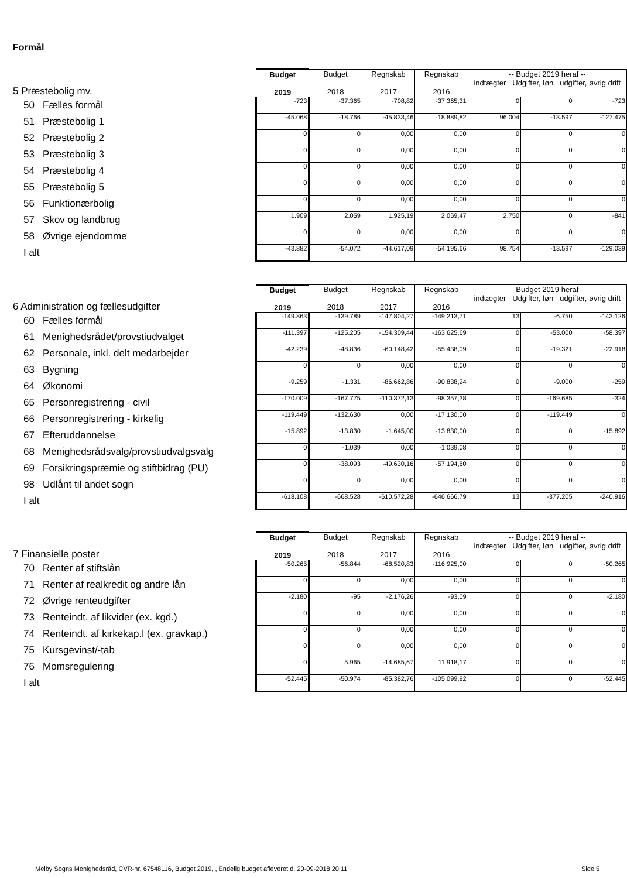Formål
| 5 Præstebolig mv. | Budget 2019 | Budget 2018 | Regnskab 2017 | Regnskab 2016 | -- Budget 2019 heraf -- indtægter Udgifter, løn udgifter, øvrig drift | | |
| 50 Fælles formål | -723 | -37.365 | -708,82 | -37.365,31 | 0 | 0 | -723 |
| 51 Præstebolig 1 | -45.068 | -18.766 | -45.833,46 | -18.889,82 | 96.004 | -13.597 | -127.475 |
| 52 Præstebolig 2 | 0 | 0 | 0,00 | 0,00 | 0 | 0 | 0 |
| 53 Præstebolig 3 | 0 | 0 | 0,00 | 0,00 | 0 | 0 | 0 |
| 54 Præstebolig 4 | 0 | 0 | 0,00 | 0,00 | 0 | 0 | 0 |
| 55 Præstebolig 5 | 0 | 0 | 0,00 | 0,00 | 0 | 0 | 0 |
| 56 Funktionærbolig | 0 | 0 | 0,00 | 0,00 | 0 | 0 | 0 |
| 57 Skov og landbrug | 1.909 | 2.059 | 1.925,19 | 2.059,47 | 2.750 | 0 | -841 |
| 58 Øvrige ejendomme | 0 | 0 | 0,00 | 0,00 | 0 | 0 | 0 |
| I alt | -43.882 | -54.072 | -44.617,09 | -54.195,66 | 98.754 | -13.597 | -129.039 |
| 6 Administration og fællesudgifter | Budget 2019 | Budget 2018 | Regnskab 2017 | Regnskab 2016 | -- Budget 2019 heraf -- indtægter Udgifter, løn udgifter, øvrig drift | | |
| 60 Fælles formål | -149.863 | -139.789 | -147.804,27 | -149.213,71 | 13 | -6.750 | -143.126 |
| 61 Menighedsrådet/provstiudvalget | -111.397 | -125.205 | -154.309,44 | -163.625,69 | 0 | -53.000 | -58.397 |
| 62 Personale, inkl. delt medarbejder | -42.239 | -48.836 | -60.148,42 | -55.438,09 | 0 | -19.321 | -22.918 |
| 63 Bygning | 0 | 0 | 0,00 | 0,00 | 0 | 0 | 0 |
| 64 Økonomi | -9.259 | -1.331 | -86.662,86 | -90.838,24 | 0 | -9.000 | -259 |
| 65 Personregistrering - civil | -170.009 | -167.775 | -110.372,13 | -98.357,38 | 0 | -169.685 | -324 |
| 66 Personregistrering - kirkelig | -119.449 | -132.630 | 0,00 | -17.130,00 | 0 | -119.449 | 0 |
| 67 Efteruddannelse | -15.892 | -13.830 | -1.645,00 | -13.830,00 | 0 | 0 | -15.892 |
| 68 Menighedsrådsvalg/provstiudvalgsvalg | 0 | -1.039 | 0,00 | -1.039,08 | 0 | 0 | 0 |
| 69 Forsikringspræmie og stiftbidrag (PU) | 0 | -38.093 | -49.630,16 | -57.194,60 | 0 | 0 | 0 |
| 98 Udlånt til andet sogn | 0 | 0 | 0,00 | 0,00 | 0 | 0 | 0 |
| I alt | -618.108 | -668.528 | -610.572,28 | -646.666,79 | 13 | -377.205 | -240.916 |
| 7 Finansielle poster | Budget 2019 | Budget 2018 | Regnskab 2017 | Regnskab 2016 | -- Budget 2019 heraf -- indtægter Udgifter, løn udgifter, øvrig drift | | |
| 70 Renter af stiftslån | -50.265 | -56.844 | -68.520,83 | -116.925,00 | 0 | 0 | -50.265 |
| 71 Renter af realkredit og andre lån | 0 | 0 | 0,00 | 0,00 | 0 | 0 | 0 |
| 72 Øvrige renteudgifter | -2.180 | -95 | -2.176,26 | -93,09 | 0 | 0 | -2.180 |
| 73 Renteindt. af likvider (ex. kgd.) | 0 | 0 | 0,00 | 0,00 | 0 | 0 | 0 |
| 74 Renteindt. af kirkekap.l (ex. gravkap.) | 0 | 0 | 0,00 | 0,00 | 0 | 0 | 0 |
| 75 Kursgevinst/-tab | 0 | 0 | 0,00 | 0,00 | 0 | 0 | 0 |
| 76 Momsregulering | 0 | 5.965 | -14.685,67 | 11.918,17 | 0 | 0 | 0 |
| I alt | -52.445 | -50.974 | -85.382,76 | -105.099,92 | 0 | 0 | -52.445 |
Melby Sogns Menighedsråd, CVR-nr. 67548116, Budget 2019, , Endelig budget afleveret d. 20-09-2018 20:11
Side 5